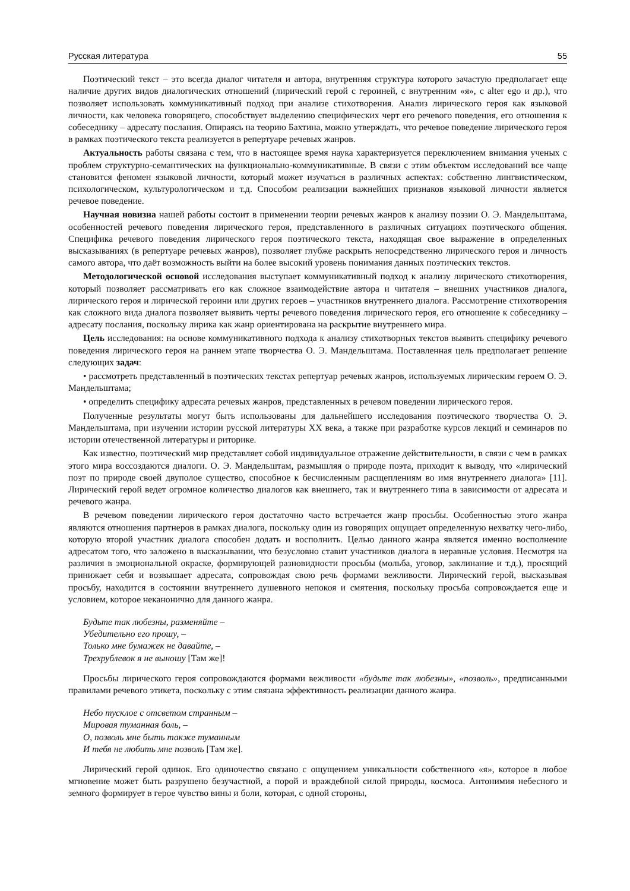Русская литература 55
Поэтический текст – это всегда диалог читателя и автора, внутренняя структура которого зачастую предполагает еще наличие других видов диалогических отношений (лирический герой с героиней, с внутренним «я», с alter ego и др.), что позволяет использовать коммуникативный подход при анализе стихотворения. Анализ лирического героя как языковой личности, как человека говорящего, способствует выделению специфических черт его речевого поведения, его отношения к собеседнику – адресату послания. Опираясь на теорию Бахтина, можно утверждать, что речевое поведение лирического героя в рамках поэтического текста реализуется в репертуаре речевых жанров.
Актуальность работы связана с тем, что в настоящее время наука характеризуется переключением внимания ученых с проблем структурно-семантических на функционально-коммуникативные. В связи с этим объектом исследований все чаще становится феномен языковой личности, который может изучаться в различных аспектах: собственно лингвистическом, психологическом, культурологическом и т.д. Способом реализации важнейших признаков языковой личности является речевое поведение.
Научная новизна нашей работы состоит в применении теории речевых жанров к анализу поэзии О. Э. Мандельштама, особенностей речевого поведения лирического героя, представленного в различных ситуациях поэтического общения. Специфика речевого поведения лирического героя поэтического текста, находящая свое выражение в определенных высказываниях (в репертуаре речевых жанров), позволяет глубже раскрыть непосредственно лирического героя и личность самого автора, что даёт возможность выйти на более высокий уровень понимания данных поэтических текстов.
Методологической основой исследования выступает коммуникативный подход к анализу лирического стихотворения, который позволяет рассматривать его как сложное взаимодействие автора и читателя – внешних участников диалога, лирического героя и лирической героини или других героев – участников внутреннего диалога. Рассмотрение стихотворения как сложного вида диалога позволяет выявить черты речевого поведения лирического героя, его отношение к собеседнику – адресату послания, поскольку лирика как жанр ориентирована на раскрытие внутреннего мира.
Цель исследования: на основе коммуникативного подхода к анализу стихотворных текстов выявить специфику речевого поведения лирического героя на раннем этапе творчества О. Э. Мандельштама. Поставленная цель предполагает решение следующих задач:
• рассмотреть представленный в поэтических текстах репертуар речевых жанров, используемых лирическим героем О. Э. Мандельштама;
• определить специфику адресата речевых жанров, представленных в речевом поведении лирического героя.
Полученные результаты могут быть использованы для дальнейшего исследования поэтического творчества О. Э. Мандельштама, при изучении истории русской литературы XX века, а также при разработке курсов лекций и семинаров по истории отечественной литературы и риторике.
Как известно, поэтический мир представляет собой индивидуальное отражение действительности, в связи с чем в рамках этого мира воссоздаются диалоги. О. Э. Мандельштам, размышляя о природе поэта, приходит к выводу, что «лирический поэт по природе своей двуполое существо, способное к бесчисленным расщеплениям во имя внутреннего диалога» [11]. Лирический герой ведет огромное количество диалогов как внешнего, так и внутреннего типа в зависимости от адресата и речевого жанра.
В речевом поведении лирического героя достаточно часто встречается жанр просьбы. Особенностью этого жанра являются отношения партнеров в рамках диалога, поскольку один из говорящих ощущает определенную нехватку чего-либо, которую второй участник диалога способен додать и восполнить. Целью данного жанра является именно восполнение адресатом того, что заложено в высказывании, что безусловно ставит участников диалога в неравные условия. Несмотря на различия в эмоциональной окраске, формирующей разновидности просьбы (мольба, уговор, заклинание и т.д.), просящий принижает себя и возвышает адресата, сопровождая свою речь формами вежливости. Лирический герой, высказывая просьбу, находится в состоянии внутреннего душевного непокоя и смятения, поскольку просьба сопровождается еще и условием, которое неканонично для данного жанра.
Будьте так любезны, разменяйте –
Убедительно его прошу, –
Только мне бумажек не давайте, –
Трехрублевок я не выношу [Там же]!
Просьбы лирического героя сопровождаются формами вежливости «будьте так любезны», «позволь», предписанными правилами речевого этикета, поскольку с этим связана эффективность реализации данного жанра.
Небо тусклое с отсветом странным –
Мировая туманная боль, –
О, позволь мне быть также туманным
И тебя не любить мне позволь [Там же].
Лирический герой одинок. Его одиночество связано с ощущением уникальности собственного «я», которое в любое мгновение может быть разрушено безучастной, а порой и враждебной силой природы, космоса. Антонимия небесного и земного формирует в герое чувство вины и боли, которая, с одной стороны,